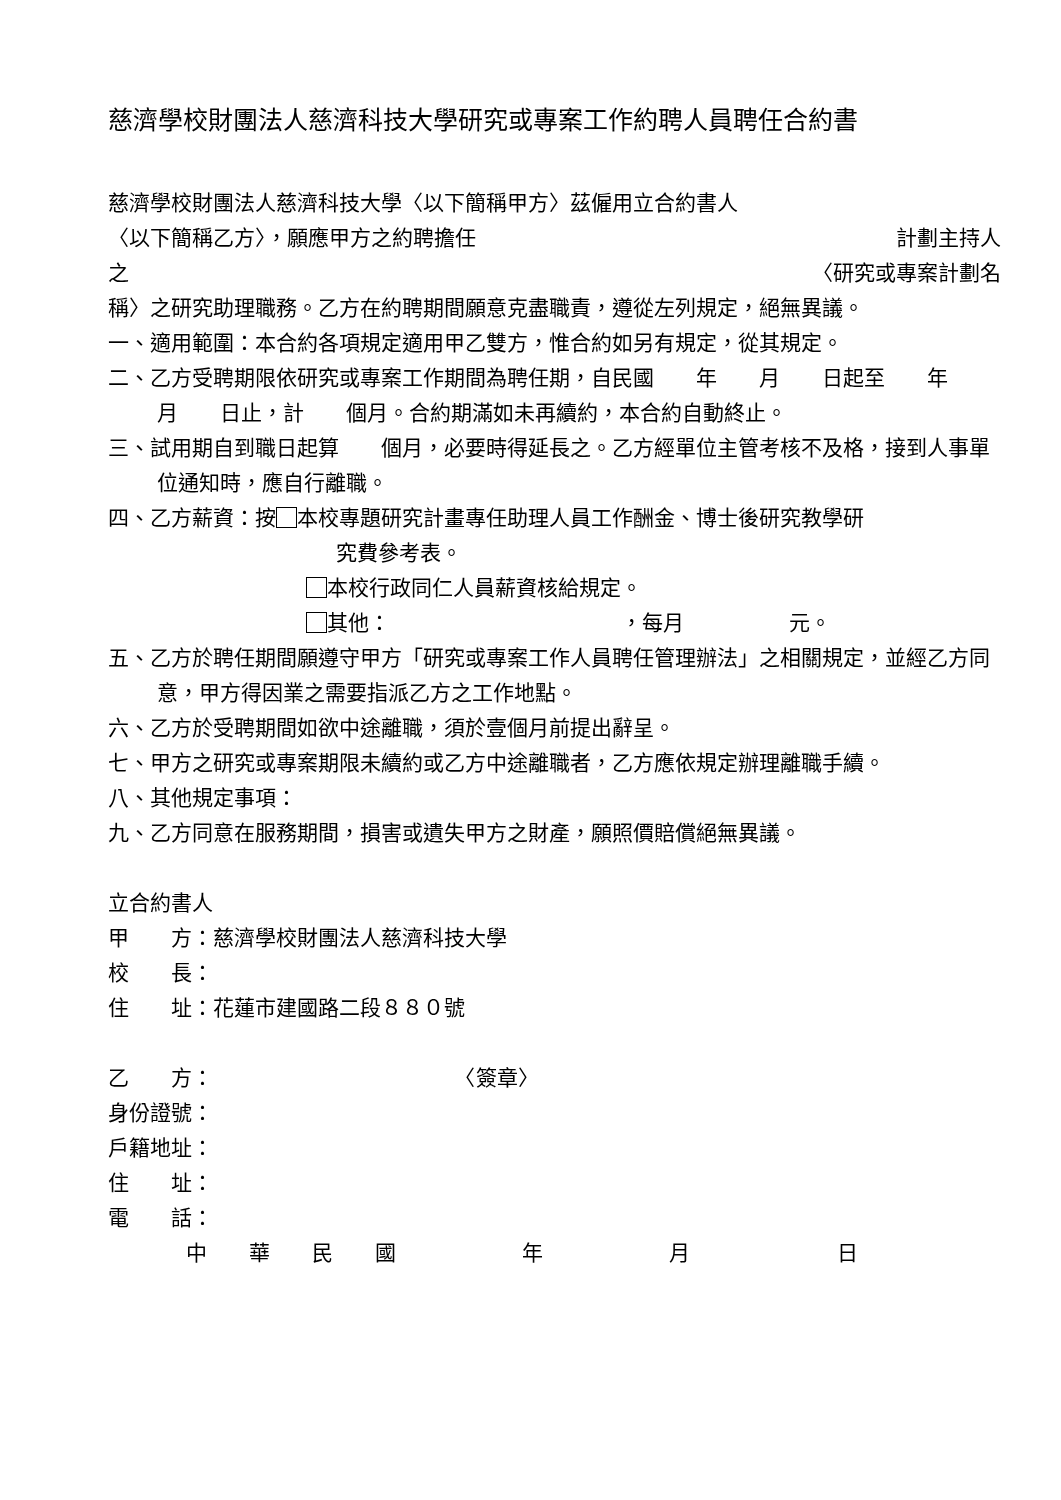慈濟學校財團法人慈濟科技大學研究或專案工作約聘人員聘任合約書
慈濟學校財團法人慈濟科技大學〈以下簡稱甲方〉茲僱用立合約書人
〈以下簡稱乙方〉，願應甲方之約聘擔任 計劃主持人
之 〈研究或專案計劃名
稱〉之研究助理職務。乙方在約聘期間願意克盡職責，遵從左列規定，絕無異議。
一、適用範圍：本合約各項規定適用甲乙雙方，惟合約如另有規定，從其規定。
二、乙方受聘期限依研究或專案工作期間為聘任期，自民國　　年　　月　　日起至　　年　　月　　日止，計　　個月。合約期滿如未再續約，本合約自動終止。
三、試用期自到職日起算　　個月，必要時得延長之。乙方經單位主管考核不及格，接到人事單位通知時，應自行離職。
四、乙方薪資：按 本校專題研究計畫專任助理人員工作酬金、博士後研究教學研
究費參考表。
本校行政同仁人員薪資核給規定。
其他：　　　　　　　　　　　，每月　　　　　元。
五、乙方於聘任期間願遵守甲方「研究或專案工作人員聘任管理辦法」之相關規定，並經乙方同意，甲方得因業之需要指派乙方之工作地點。
六、乙方於受聘期間如欲中途離職，須於壹個月前提出辭呈。
七、甲方之研究或專案期限未續約或乙方中途離職者，乙方應依規定辦理離職手續。
八、其他規定事項：
九、乙方同意在服務期間，損害或遺失甲方之財產，願照價賠償絕無異議。
立合約書人
甲　　方：慈濟學校財團法人慈濟科技大學
校　　長：
住　　址：花蓮市建國路二段８８０號
乙　　方：　　　　　　　　　　　　〈簽章〉
身份證號：
戶籍地址：
住　　址：
電　　話：
中　　華　　民　　國　　　　　　年　　　　　　月　　　　　　　日